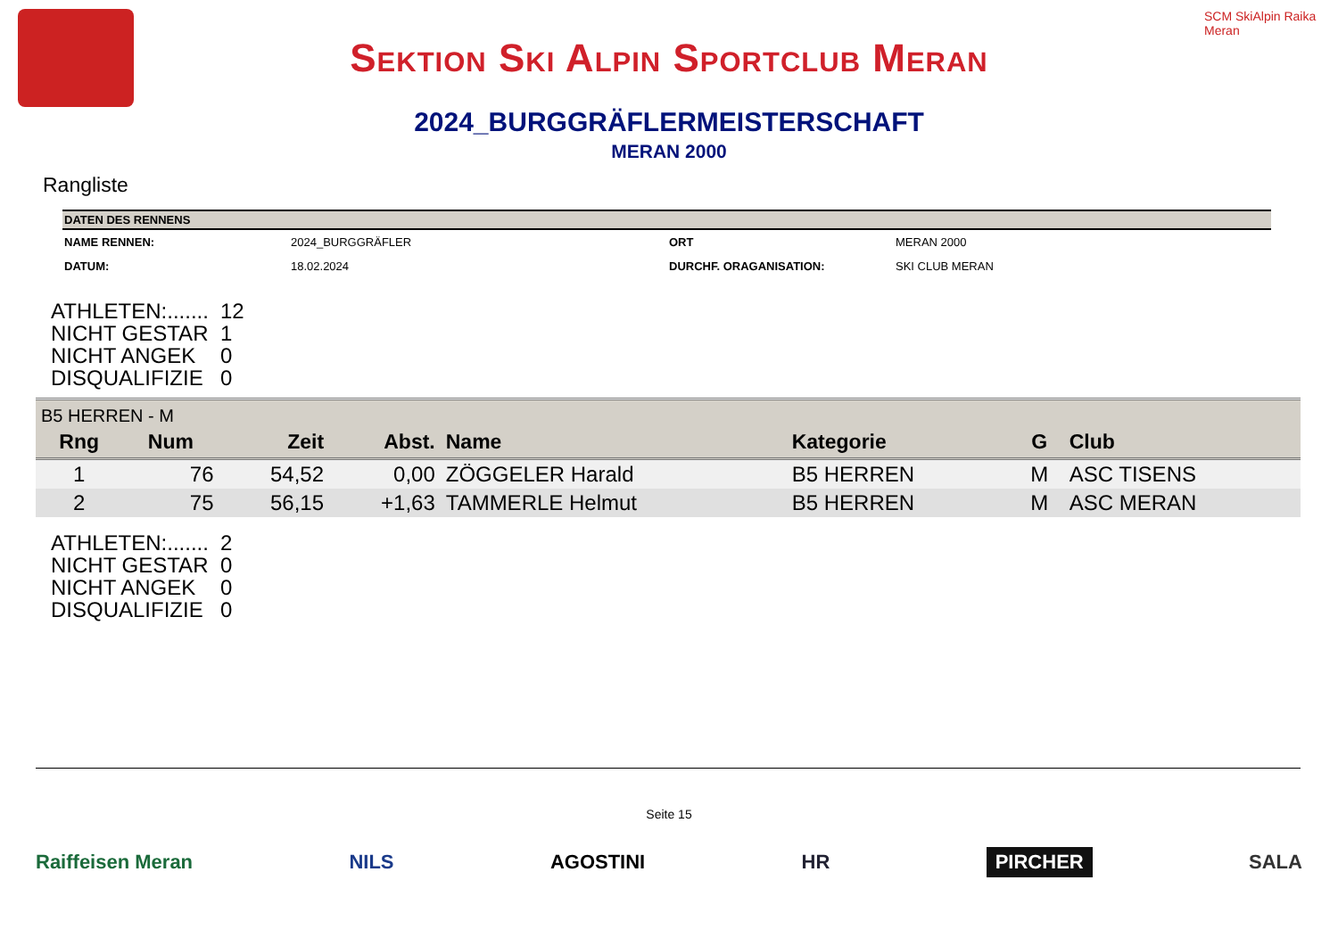Sektion Ski Alpin Sportclub Meran
SCM SkiAlpin Raika Meran
2024_BURGGRÄFLERMEISTERSCHAFT
MERAN 2000
Rangliste
| DATEN DES RENNENS | | | |
| --- | --- | --- | --- |
| NAME RENNEN: | 2024_BURGGRÄFLER | ORT | MERAN 2000 |
| DATUM: | 18.02.2024 | DURCHF. ORAGANISATION: | SKI CLUB MERAN |
ATHLETEN:....... 12
NICHT GESTAR 1
NICHT ANGEK 0
DISQUALIFIZIE 0
| B5 HERREN - M | | | | | | | |
| --- | --- | --- | --- | --- | --- | --- | --- |
| Rng | Num | Zeit | Abst. | Name | Kategorie | G | Club |
| 1 | 76 | 54,52 | 0,00 | ZÖGGELER Harald | B5 HERREN | M | ASC TISENS |
| 2 | 75 | 56,15 | +1,63 | TAMMERLE Helmut | B5 HERREN | M | ASC MERAN |
ATHLETEN:....... 2
NICHT GESTAR 0
NICHT ANGEK 0
DISQUALIFIZIE 0
Seite 15
Raiffeisen Meran NILS AGOSTINI HR PIRCHER SALA